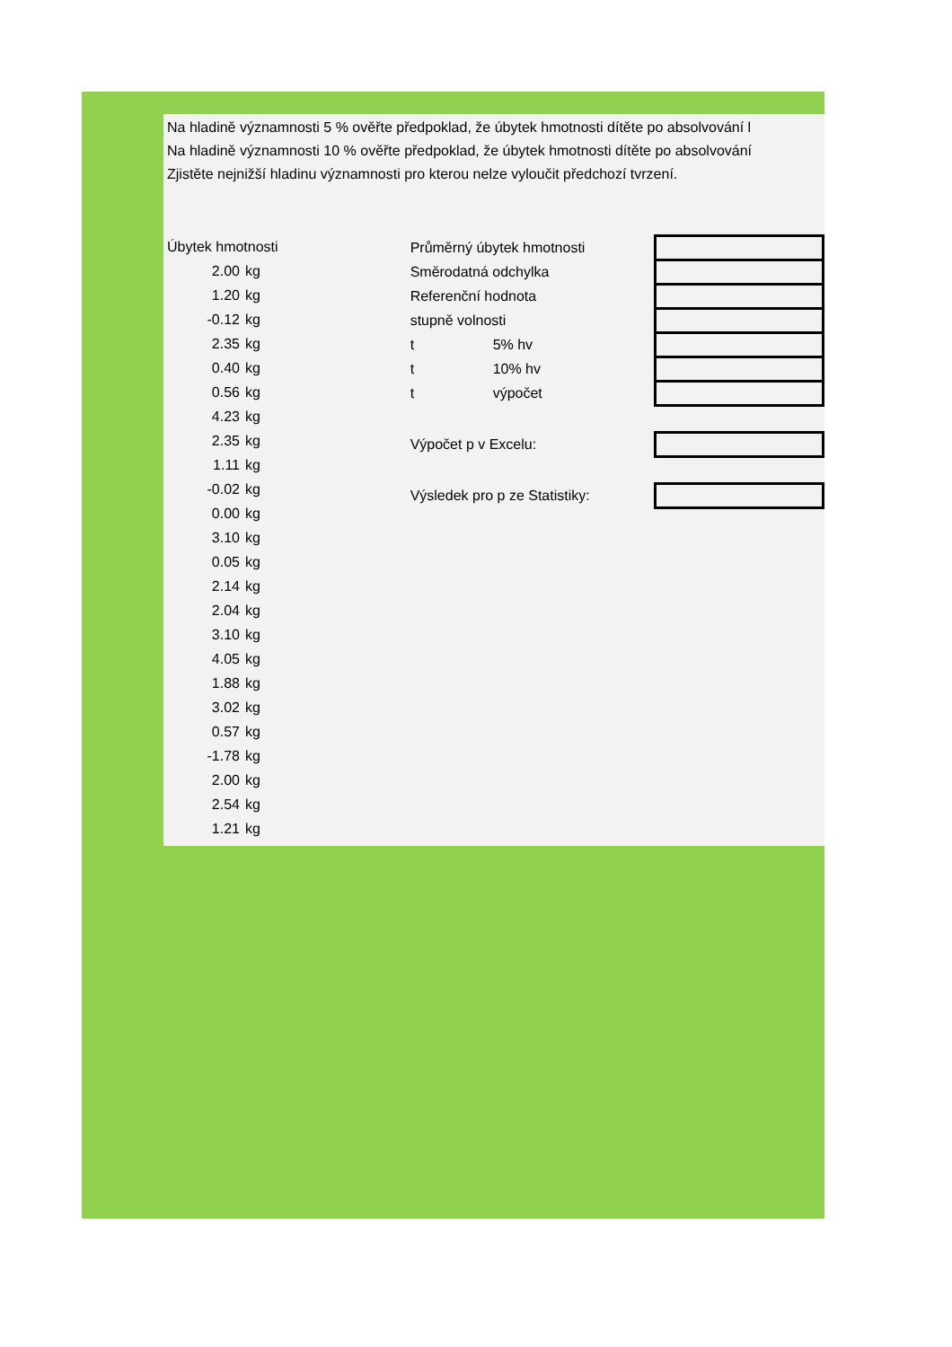Na hladině významnosti 5 % ověřte předpoklad, že úbytek hmotnosti dítěte po absolvování l
Na hladině významnosti 10 % ověřte předpoklad, že úbytek hmotnosti dítěte po absolvování
Zjistěte nejnižší hladinu významnosti pro kterou nelze vyloučit předchozí tvrzení.
| Úbytek hmotnosti | |
| 2.00 | kg |
| 1.20 | kg |
| -0.12 | kg |
| 2.35 | kg |
| 0.40 | kg |
| 0.56 | kg |
| 4.23 | kg |
| 2.35 | kg |
| 1.11 | kg |
| -0.02 | kg |
| 0.00 | kg |
| 3.10 | kg |
| 0.05 | kg |
| 2.14 | kg |
| 2.04 | kg |
| 3.10 | kg |
| 4.05 | kg |
| 1.88 | kg |
| 3.02 | kg |
| 0.57 | kg |
| -1.78 | kg |
| 2.00 | kg |
| 2.54 | kg |
| 1.21 | kg |
| Průměrný úbytek hmotnosti | | |
| Směrodatná odchylka | | |
| Referenční hodnota | | |
| stupně volnosti | | |
| t | 5% hv | |
| t | 10% hv | |
| t | výpočet | |
| Výpočet p v Excelu: | | |
| Výsledek pro p ze Statistiky: | | |